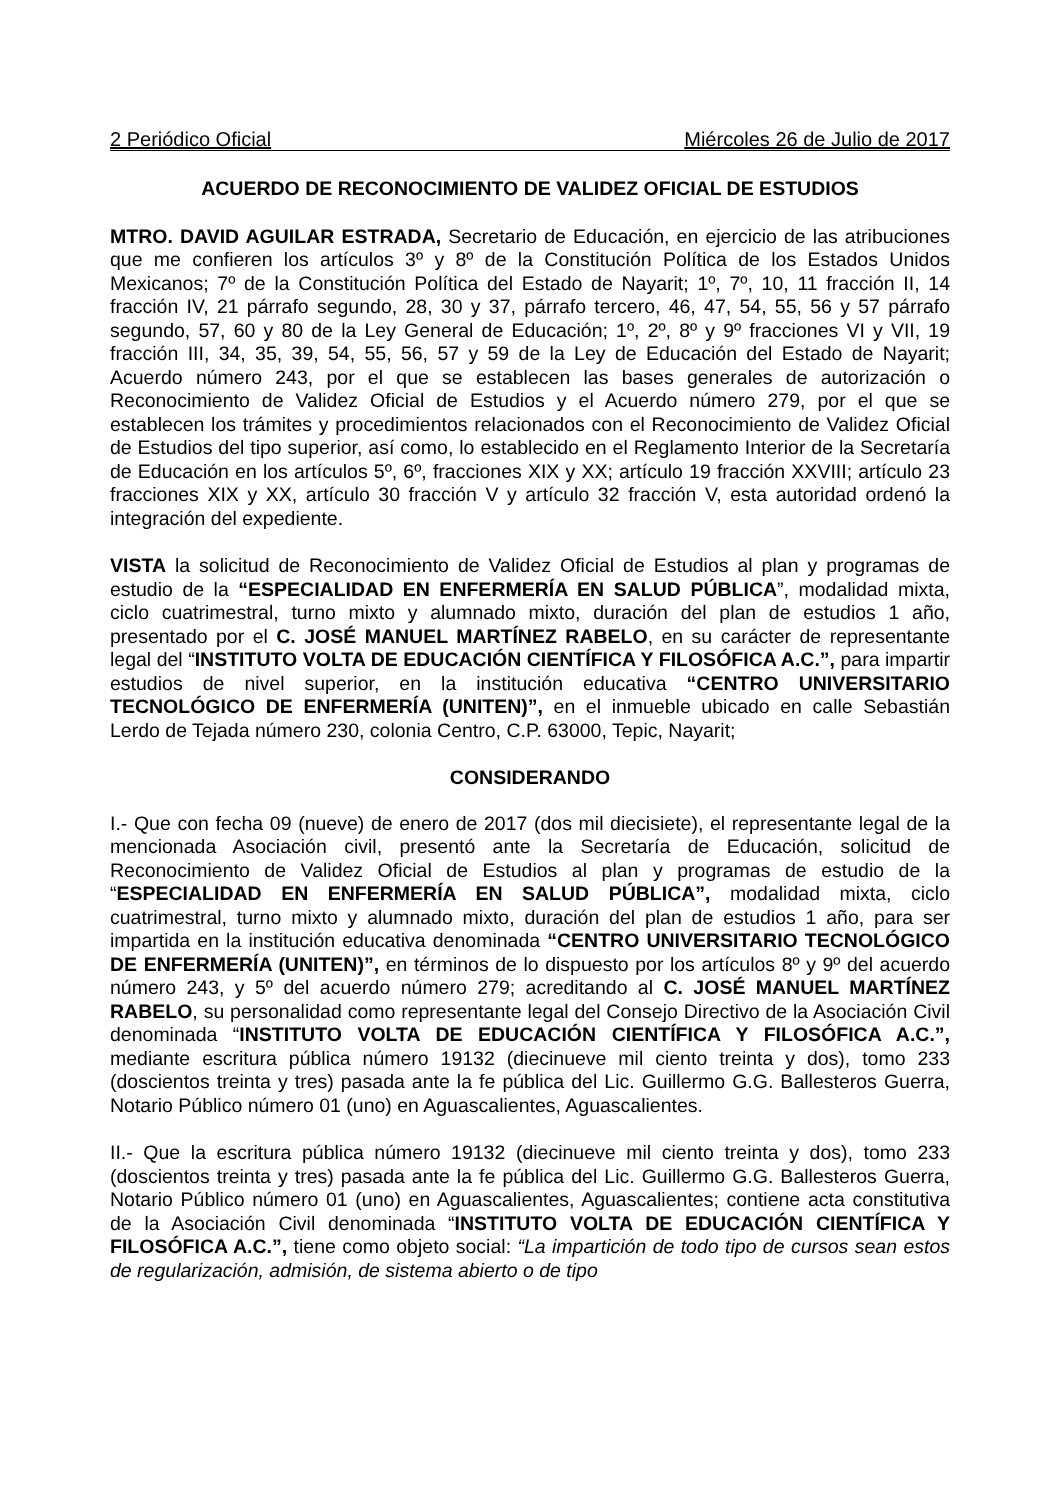2 Periódico Oficial Miércoles 26 de Julio de 2017
ACUERDO DE RECONOCIMIENTO DE VALIDEZ OFICIAL DE ESTUDIOS
MTRO. DAVID AGUILAR ESTRADA, Secretario de Educación, en ejercicio de las atribuciones que me confieren los artículos 3º y 8º de la Constitución Política de los Estados Unidos Mexicanos; 7º de la Constitución Política del Estado de Nayarit; 1º, 7º, 10, 11 fracción II, 14 fracción IV, 21 párrafo segundo, 28, 30 y 37, párrafo tercero, 46, 47, 54, 55, 56 y 57 párrafo segundo, 57, 60 y 80 de la Ley General de Educación; 1º, 2º, 8º y 9º fracciones VI y VII, 19 fracción III, 34, 35, 39, 54, 55, 56, 57 y 59 de la Ley de Educación del Estado de Nayarit; Acuerdo número 243, por el que se establecen las bases generales de autorización o Reconocimiento de Validez Oficial de Estudios y el Acuerdo número 279, por el que se establecen los trámites y procedimientos relacionados con el Reconocimiento de Validez Oficial de Estudios del tipo superior, así como, lo establecido en el Reglamento Interior de la Secretaría de Educación en los artículos 5º, 6º, fracciones XIX y XX; artículo 19 fracción XXVIII; artículo 23 fracciones XIX y XX, artículo 30 fracción V y artículo 32 fracción V, esta autoridad ordenó la integración del expediente.
VISTA la solicitud de Reconocimiento de Validez Oficial de Estudios al plan y programas de estudio de la “ESPECIALIDAD EN ENFERMERÍA EN SALUD PÚBLICA”, modalidad mixta, ciclo cuatrimestral, turno mixto y alumnado mixto, duración del plan de estudios 1 año, presentado por el C. JOSÉ MANUEL MARTÍNEZ RABELO, en su carácter de representante legal del “INSTITUTO VOLTA DE EDUCACIÓN CIENTÍFICA Y FILOSÓFICA A.C.”, para impartir estudios de nivel superior, en la institución educativa “CENTRO UNIVERSITARIO TECNOLÓGICO DE ENFERMERÍA (UNITEN)”, en el inmueble ubicado en calle Sebastián Lerdo de Tejada número 230, colonia Centro, C.P. 63000, Tepic, Nayarit;
CONSIDERANDO
I.- Que con fecha 09 (nueve) de enero de 2017 (dos mil diecisiete), el representante legal de la mencionada Asociación civil, presentó ante la Secretaría de Educación, solicitud de Reconocimiento de Validez Oficial de Estudios al plan y programas de estudio de la “ESPECIALIDAD EN ENFERMERÍA EN SALUD PÚBLICA”, modalidad mixta, ciclo cuatrimestral, turno mixto y alumnado mixto, duración del plan de estudios 1 año, para ser impartida en la institución educativa denominada “CENTRO UNIVERSITARIO TECNOLÓGICO DE ENFERMERÍA (UNITEN)”, en términos de lo dispuesto por los artículos 8º y 9º del acuerdo número 243, y 5º del acuerdo número 279; acreditando al C. JOSÉ MANUEL MARTÍNEZ RABELO, su personalidad como representante legal del Consejo Directivo de la Asociación Civil denominada “INSTITUTO VOLTA DE EDUCACIÓN CIENTÍFICA Y FILOSÓFICA A.C.”, mediante escritura pública número 19132 (diecinueve mil ciento treinta y dos), tomo 233 (doscientos treinta y tres) pasada ante la fe pública del Lic. Guillermo G.G. Ballesteros Guerra, Notario Público número 01 (uno) en Aguascalientes, Aguascalientes.
II.- Que la escritura pública número 19132 (diecinueve mil ciento treinta y dos), tomo 233 (doscientos treinta y tres) pasada ante la fe pública del Lic. Guillermo G.G. Ballesteros Guerra, Notario Público número 01 (uno) en Aguascalientes, Aguascalientes; contiene acta constitutiva de la Asociación Civil denominada “INSTITUTO VOLTA DE EDUCACIÓN CIENTÍFICA Y FILOSÓFICA A.C.”, tiene como objeto social: “La impartición de todo tipo de cursos sean estos de regularización, admisión, de sistema abierto o de tipo